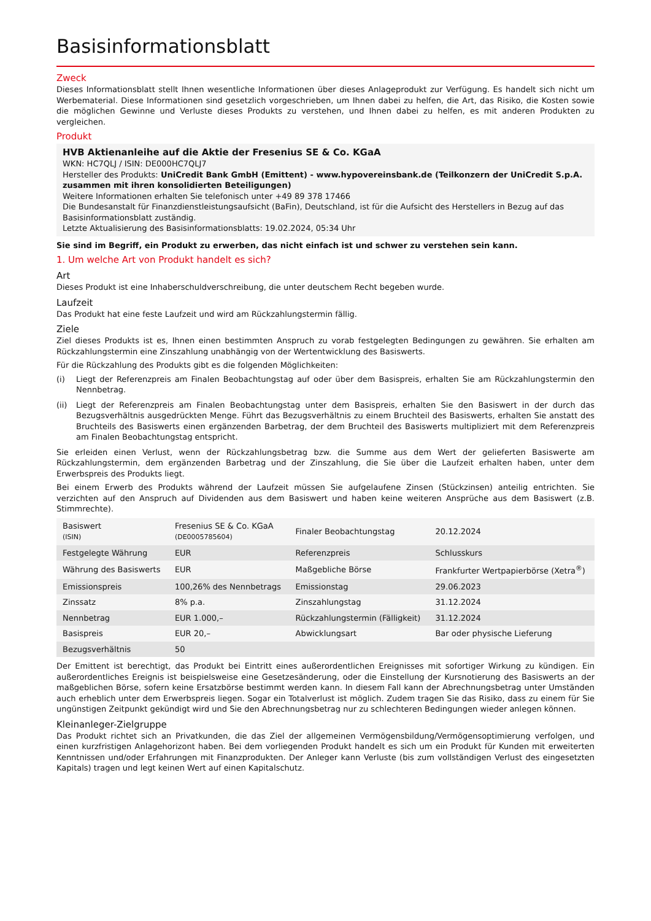Basisinformationsblatt
Zweck
Dieses Informationsblatt stellt Ihnen wesentliche Informationen über dieses Anlageprodukt zur Verfügung. Es handelt sich nicht um Werbematerial. Diese Informationen sind gesetzlich vorgeschrieben, um Ihnen dabei zu helfen, die Art, das Risiko, die Kosten sowie die möglichen Gewinne und Verluste dieses Produkts zu verstehen, und Ihnen dabei zu helfen, es mit anderen Produkten zu vergleichen.
Produkt
HVB Aktienanleihe auf die Aktie der Fresenius SE & Co. KGaA
WKN: HC7QLJ / ISIN: DE000HC7QLJ7
Hersteller des Produkts: UniCredit Bank GmbH (Emittent) - www.hypovereinsbank.de (Teilkonzern der UniCredit S.p.A. zusammen mit ihren konsolidierten Beteiligungen)
Weitere Informationen erhalten Sie telefonisch unter +49 89 378 17466
Die Bundesanstalt für Finanzdienstleistungsaufsicht (BaFin), Deutschland, ist für die Aufsicht des Herstellers in Bezug auf das Basisinformationsblatt zuständig.
Letzte Aktualisierung des Basisinformationsblatts: 19.02.2024, 05:34 Uhr
Sie sind im Begriff, ein Produkt zu erwerben, das nicht einfach ist und schwer zu verstehen sein kann.
1. Um welche Art von Produkt handelt es sich?
Art
Dieses Produkt ist eine Inhaberschuldverschreibung, die unter deutschem Recht begeben wurde.
Laufzeit
Das Produkt hat eine feste Laufzeit und wird am Rückzahlungstermin fällig.
Ziele
Ziel dieses Produkts ist es, Ihnen einen bestimmten Anspruch zu vorab festgelegten Bedingungen zu gewähren. Sie erhalten am Rückzahlungstermin eine Zinszahlung unabhängig von der Wertentwicklung des Basiswerts.
Für die Rückzahlung des Produkts gibt es die folgenden Möglichkeiten:
(i) Liegt der Referenzpreis am Finalen Beobachtungstag auf oder über dem Basispreis, erhalten Sie am Rückzahlungstermin den Nennbetrag.
(ii) Liegt der Referenzpreis am Finalen Beobachtungstag unter dem Basispreis, erhalten Sie den Basiswert in der durch das Bezugsverhältnis ausgedrückten Menge. Führt das Bezugsverhältnis zu einem Bruchteil des Basiswerts, erhalten Sie anstatt des Bruchteils des Basiswerts einen ergänzenden Barbetrag, der dem Bruchteil des Basiswerts multipliziert mit dem Referenzpreis am Finalen Beobachtungstag entspricht.
Sie erleiden einen Verlust, wenn der Rückzahlungsbetrag bzw. die Summe aus dem Wert der gelieferten Basiswerte am Rückzahlungstermin, dem ergänzenden Barbetrag und der Zinszahlung, die Sie über die Laufzeit erhalten haben, unter dem Erwerbspreis des Produkts liegt.
Bei einem Erwerb des Produkts während der Laufzeit müssen Sie aufgelaufene Zinsen (Stückzinsen) anteilig entrichten. Sie verzichten auf den Anspruch auf Dividenden aus dem Basiswert und haben keine weiteren Ansprüche aus dem Basiswert (z.B. Stimmrechte).
| Basiswert (ISIN) | Fresenius SE & Co. KGaA (DE0005785604) | Finaler Beobachtungstag | 20.12.2024 |
| Festgelegte Währung | EUR | Referenzpreis | Schlusskurs |
| Währung des Basiswerts | EUR | Maßgebliche Börse | Frankfurter Wertpapierbörse (Xetra<sup>®</sup>) |
| Emissionspreis | 100,26% des Nennbetrags | Emissionstag | 29.06.2023 |
| Zinssatz | 8% p.a. | Zinszahlungstag | 31.12.2024 |
| Nennbetrag | EUR 1.000,– | Rückzahlungstermin (Fälligkeit) | 31.12.2024 |
| Basispreis | EUR 20,– | Abwicklungsart | Bar oder physische Lieferung |
| Bezugsverhältnis | 50 | | |
Der Emittent ist berechtigt, das Produkt bei Eintritt eines außerordentlichen Ereignisses mit sofortiger Wirkung zu kündigen. Ein außerordentliches Ereignis ist beispielsweise eine Gesetzesänderung, oder die Einstellung der Kursnotierung des Basiswerts an der maßgeblichen Börse, sofern keine Ersatzbörse bestimmt werden kann. In diesem Fall kann der Abrechnungsbetrag unter Umständen auch erheblich unter dem Erwerbspreis liegen. Sogar ein Totalverlust ist möglich. Zudem tragen Sie das Risiko, dass zu einem für Sie ungünstigen Zeitpunkt gekündigt wird und Sie den Abrechnungsbetrag nur zu schlechteren Bedingungen wieder anlegen können.
Kleinanleger-Zielgruppe
Das Produkt richtet sich an Privatkunden, die das Ziel der allgemeinen Vermögensbildung/Vermögensoptimierung verfolgen, und einen kurzfristigen Anlagehorizont haben. Bei dem vorliegenden Produkt handelt es sich um ein Produkt für Kunden mit erweiterten Kenntnissen und/oder Erfahrungen mit Finanzprodukten. Der Anleger kann Verluste (bis zum vollständigen Verlust des eingesetzten Kapitals) tragen und legt keinen Wert auf einen Kapitalschutz.